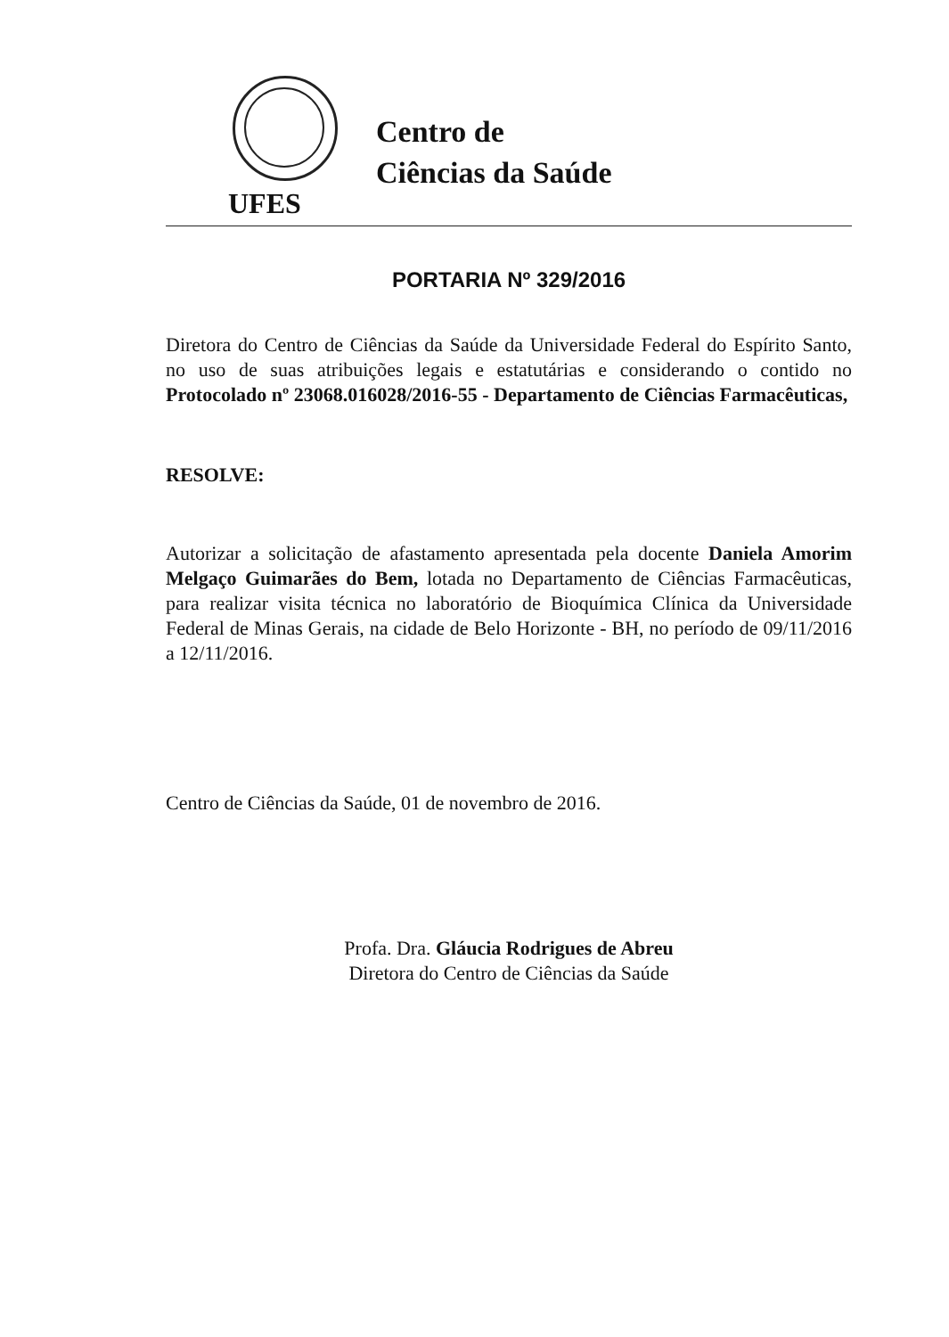Centro de
Ciências da Saúde
UFES
PORTARIA Nº 329/2016
Diretora do Centro de Ciências da Saúde da Universidade Federal do Espírito Santo, no uso de suas atribuições legais e estatutárias e considerando o contido no Protocolado nº 23068.016028/2016-55 - Departamento de Ciências Farmacêuticas,
RESOLVE:
Autorizar a solicitação de afastamento apresentada pela docente Daniela Amorim Melgaço Guimarães do Bem, lotada no Departamento de Ciências Farmacêuticas, para realizar visita técnica no laboratório de Bioquímica Clínica da Universidade Federal de Minas Gerais, na cidade de Belo Horizonte - BH, no período de 09/11/2016 a 12/11/2016.
Centro de Ciências da Saúde, 01 de novembro de 2016.
Profa. Dra. Gláucia Rodrigues de Abreu
Diretora do Centro de Ciências da Saúde